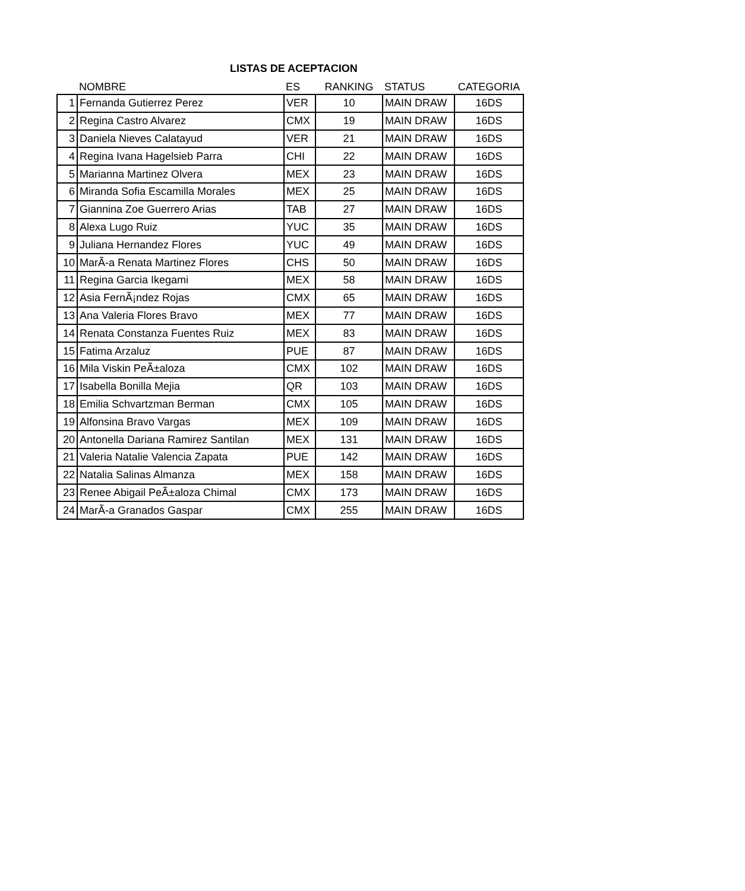LISTAS DE ACEPTACION
| | NOMBRE | ES | RANKING | STATUS | CATEGORIA |
| --- | --- | --- | --- | --- | --- |
| 1 | Fernanda Gutierrez Perez | VER | 10 | MAIN DRAW | 16DS |
| 2 | Regina Castro Alvarez | CMX | 19 | MAIN DRAW | 16DS |
| 3 | Daniela Nieves Calatayud | VER | 21 | MAIN DRAW | 16DS |
| 4 | Regina Ivana Hagelsieb Parra | CHI | 22 | MAIN DRAW | 16DS |
| 5 | Marianna Martinez Olvera | MEX | 23 | MAIN DRAW | 16DS |
| 6 | Miranda Sofia Escamilla Morales | MEX | 25 | MAIN DRAW | 16DS |
| 7 | Giannina Zoe Guerrero Arias | TAB | 27 | MAIN DRAW | 16DS |
| 8 | Alexa Lugo Ruiz | YUC | 35 | MAIN DRAW | 16DS |
| 9 | Juliana Hernandez Flores | YUC | 49 | MAIN DRAW | 16DS |
| 10 | MarÃ-a Renata Martinez Flores | CHS | 50 | MAIN DRAW | 16DS |
| 11 | Regina Garcia Ikegami | MEX | 58 | MAIN DRAW | 16DS |
| 12 | Asia FernÃ¡ndez Rojas | CMX | 65 | MAIN DRAW | 16DS |
| 13 | Ana Valeria Flores Bravo | MEX | 77 | MAIN DRAW | 16DS |
| 14 | Renata Constanza Fuentes Ruiz | MEX | 83 | MAIN DRAW | 16DS |
| 15 | Fatima Arzaluz | PUE | 87 | MAIN DRAW | 16DS |
| 16 | Mila Viskin PeÃ±aloza | CMX | 102 | MAIN DRAW | 16DS |
| 17 | Isabella Bonilla Mejia | QR | 103 | MAIN DRAW | 16DS |
| 18 | Emilia Schvartzman Berman | CMX | 105 | MAIN DRAW | 16DS |
| 19 | Alfonsina Bravo Vargas | MEX | 109 | MAIN DRAW | 16DS |
| 20 | Antonella Dariana Ramirez Santilan | MEX | 131 | MAIN DRAW | 16DS |
| 21 | Valeria Natalie Valencia Zapata | PUE | 142 | MAIN DRAW | 16DS |
| 22 | Natalia Salinas Almanza | MEX | 158 | MAIN DRAW | 16DS |
| 23 | Renee Abigail PeÃ±aloza Chimal | CMX | 173 | MAIN DRAW | 16DS |
| 24 | MarÃ-a Granados Gaspar | CMX | 255 | MAIN DRAW | 16DS |